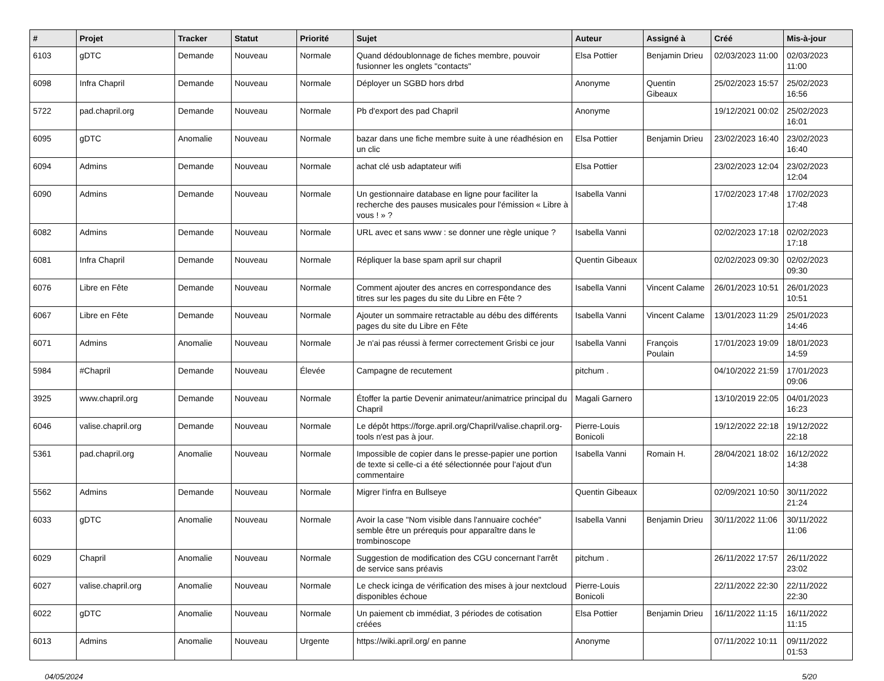| # | Projet | Tracker | Statut | Priorité | Sujet | Auteur | Assigné à | Créé | Mis-à-jour |
| --- | --- | --- | --- | --- | --- | --- | --- | --- | --- |
| 6103 | gDTC | Demande | Nouveau | Normale | Quand dédoublonnage de fiches membre, pouvoir fusionner les onglets "contacts" | Elsa Pottier | Benjamin Drieu | 02/03/2023 11:00 | 02/03/2023 11:00 |
| 6098 | Infra Chapril | Demande | Nouveau | Normale | Déployer un SGBD hors drbd | Anonyme | Quentin Gibeaux | 25/02/2023 15:57 | 25/02/2023 16:56 |
| 5722 | pad.chapril.org | Demande | Nouveau | Normale | Pb d'export des pad Chapril | Anonyme | | 19/12/2021 00:02 | 25/02/2023 16:01 |
| 6095 | gDTC | Anomalie | Nouveau | Normale | bazar dans une fiche membre suite à une réadhésion en un clic | Elsa Pottier | Benjamin Drieu | 23/02/2023 16:40 | 23/02/2023 16:40 |
| 6094 | Admins | Demande | Nouveau | Normale | achat clé usb adaptateur wifi | Elsa Pottier | | 23/02/2023 12:04 | 23/02/2023 12:04 |
| 6090 | Admins | Demande | Nouveau | Normale | Un gestionnaire database en ligne pour faciliter la recherche des pauses musicales pour l'émission « Libre à vous ! » ? | Isabella Vanni | | 17/02/2023 17:48 | 17/02/2023 17:48 |
| 6082 | Admins | Demande | Nouveau | Normale | URL avec et sans www : se donner une règle unique ? | Isabella Vanni | | 02/02/2023 17:18 | 02/02/2023 17:18 |
| 6081 | Infra Chapril | Demande | Nouveau | Normale | Répliquer la base spam april sur chapril | Quentin Gibeaux | | 02/02/2023 09:30 | 02/02/2023 09:30 |
| 6076 | Libre en Fête | Demande | Nouveau | Normale | Comment ajouter des ancres en correspondance des titres sur les pages du site du Libre en Fête ? | Isabella Vanni | Vincent Calame | 26/01/2023 10:51 | 26/01/2023 10:51 |
| 6067 | Libre en Fête | Demande | Nouveau | Normale | Ajouter un sommaire retractable au débu des différents pages du site du Libre en Fête | Isabella Vanni | Vincent Calame | 13/01/2023 11:29 | 25/01/2023 14:46 |
| 6071 | Admins | Anomalie | Nouveau | Normale | Je n'ai pas réussi à fermer correctement Grisbi ce jour | Isabella Vanni | François Poulain | 17/01/2023 19:09 | 18/01/2023 14:59 |
| 5984 | #Chapril | Demande | Nouveau | Élevée | Campagne de recutement | pitchum . | | 04/10/2022 21:59 | 17/01/2023 09:06 |
| 3925 | www.chapril.org | Demande | Nouveau | Normale | Étoffer la partie Devenir animateur/animatrice principal du Chapril | Magali Garnero | | 13/10/2019 22:05 | 04/01/2023 16:23 |
| 6046 | valise.chapril.org | Demande | Nouveau | Normale | Le dépôt https://forge.april.org/Chapril/valise.chapril.org-tools n'est pas à jour. | Pierre-Louis Bonicoli | | 19/12/2022 22:18 | 19/12/2022 22:18 |
| 5361 | pad.chapril.org | Anomalie | Nouveau | Normale | Impossible de copier dans le presse-papier une portion de texte si celle-ci a été sélectionnée pour l'ajout d'un commentaire | Isabella Vanni | Romain H. | 28/04/2021 18:02 | 16/12/2022 14:38 |
| 5562 | Admins | Demande | Nouveau | Normale | Migrer l'infra en Bullseye | Quentin Gibeaux | | 02/09/2021 10:50 | 30/11/2022 21:24 |
| 6033 | gDTC | Anomalie | Nouveau | Normale | Avoir la case "Nom visible dans l'annuaire cochée" semble être un prérequis pour apparaître dans le trombinoscope | Isabella Vanni | Benjamin Drieu | 30/11/2022 11:06 | 30/11/2022 11:06 |
| 6029 | Chapril | Anomalie | Nouveau | Normale | Suggestion de modification des CGU concernant l'arrêt de service sans préavis | pitchum . | | 26/11/2022 17:57 | 26/11/2022 23:02 |
| 6027 | valise.chapril.org | Anomalie | Nouveau | Normale | Le check icinga de vérification des mises à jour nextcloud disponibles échoue | Pierre-Louis Bonicoli | | 22/11/2022 22:30 | 22/11/2022 22:30 |
| 6022 | gDTC | Anomalie | Nouveau | Normale | Un paiement cb immédiat, 3 périodes de cotisation créées | Elsa Pottier | Benjamin Drieu | 16/11/2022 11:15 | 16/11/2022 11:15 |
| 6013 | Admins | Anomalie | Nouveau | Urgente | https://wiki.april.org/ en panne | Anonyme | | 07/11/2022 10:11 | 09/11/2022 01:53 |
04/05/2024 5/20